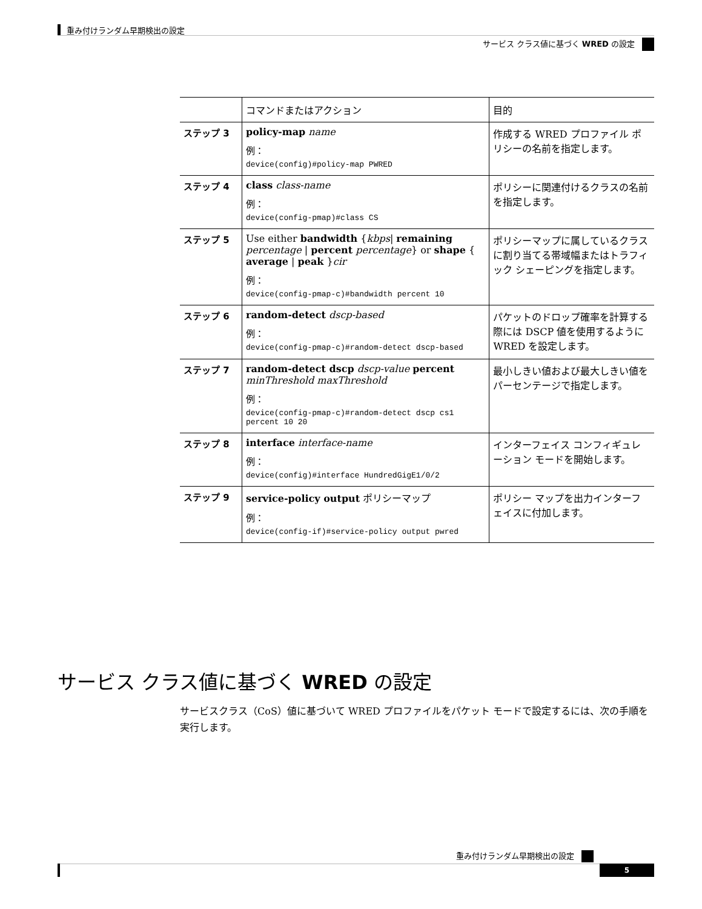重み付けランダム早期検出の設定
サービス クラス値に基づく WRED の設定
| | コマンドまたはアクション | 目的 |
| --- | --- | --- |
| ステップ 3 | policy-map name 例： device(config)#policy-map PWRED | 作成する WRED プロファイル ポリシーの名前を指定します。 |
| ステップ 4 | class class-name 例： device(config-pmap)#class CS | ポリシーに関連付けるクラスの名前を指定します。 |
| ステップ 5 | Use either bandwidth { kbps / remaining percentage / percent percentage } or shape { average / peak } cir 例： device(config-pmap-c)#bandwidth percent 10 | ポリシーマップに属しているクラスに割り当てる帯域幅またはトラフィック シェーピングを指定します。 |
| ステップ 6 | random-detect dscp-based 例： device(config-pmap-c)#random-detect dscp-based | パケットのドロップ確率を計算する際には DSCP 値を使用するように WRED を設定します。 |
| ステップ 7 | random-detect dscp dscp-value percent minThreshold maxThreshold 例： device(config-pmap-c)#random-detect dscp cs1 percent 10 20 | 最小しきい値および最大しきい値をパーセンテージで指定します。 |
| ステップ 8 | interface interface-name 例： device(config)#interface HundredGigE1/0/2 | インターフェイス コンフィギュレーション モードを開始します。 |
| ステップ 9 | service-policy output ポリシーマップ 例： device(config-if)#service-policy output pwred | ポリシー マップを出力インターフェイスに付加します。 |
サービス クラス値に基づく WRED の設定
サービスクラス（CoS）値に基づいて WRED プロファイルをパケット モードで設定するには、次の手順を実行します。
重み付けランダム早期検出の設定
5